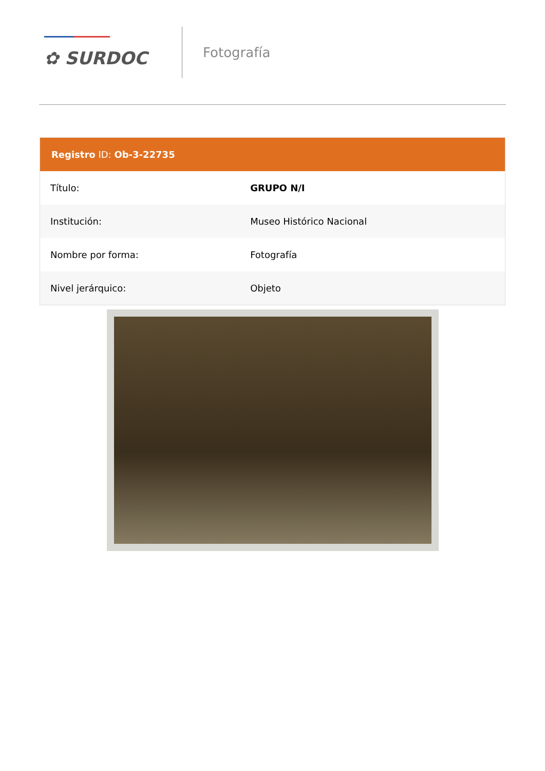✿ SURDOC
Fotografía
Registro ID: Ob-3-22735
| Título: | GRUPO N/I |
| Institución: | Museo Histórico Nacional |
| Nombre por forma: | Fotografía |
| Nivel jerárquico: | Objeto |